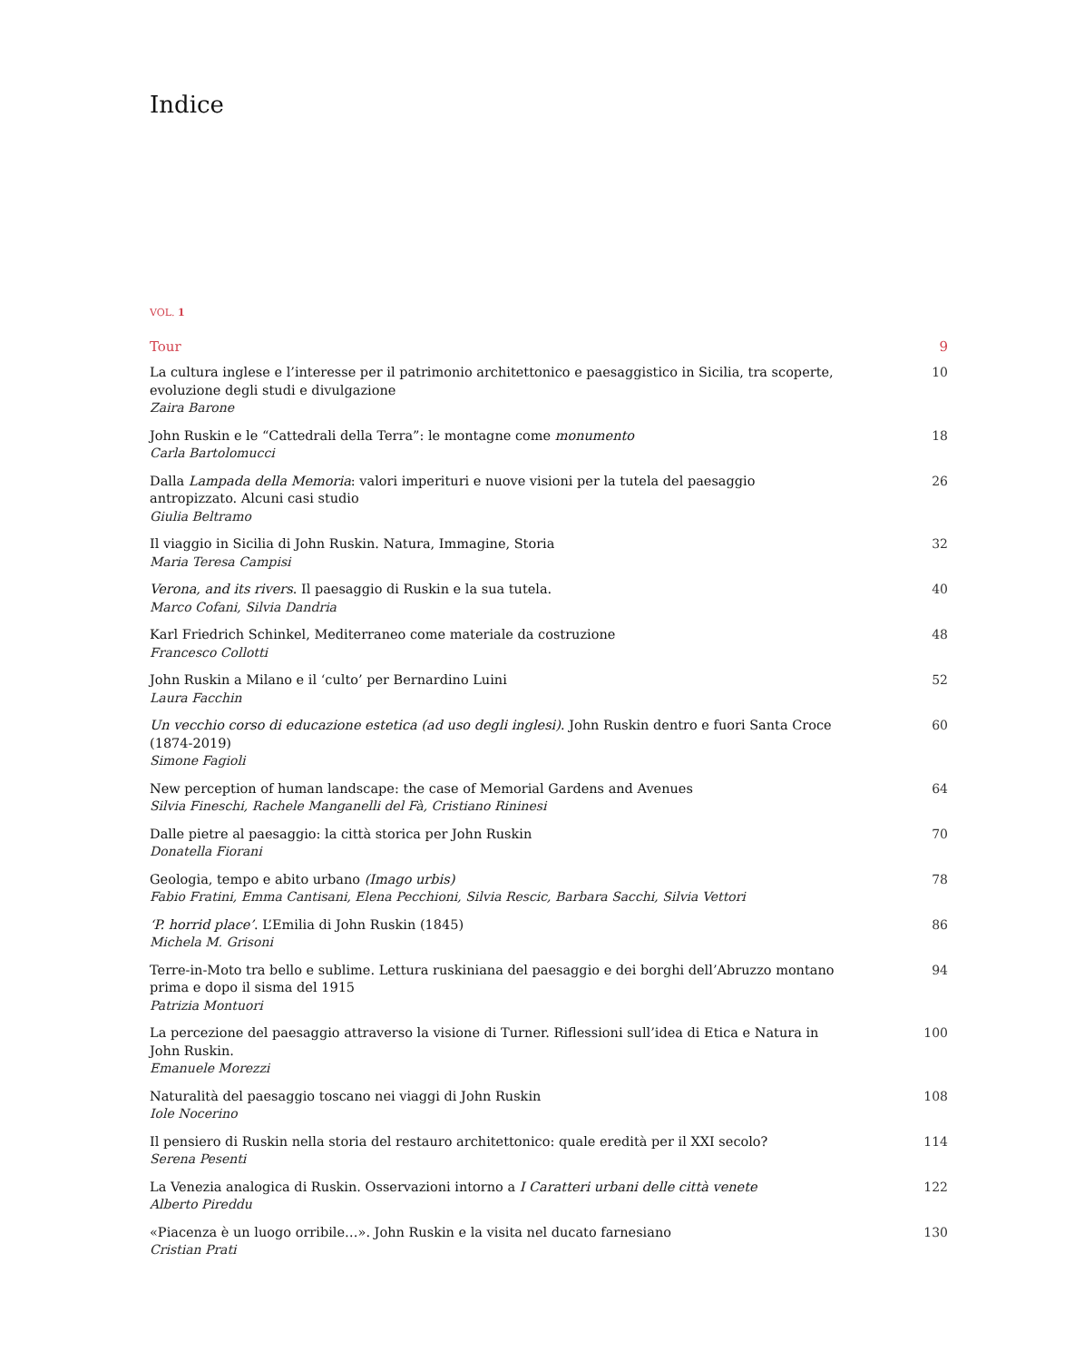Indice
VOL. 1
Tour 9
La cultura inglese e l’interesse per il patrimonio architettonico e paesaggistico in Sicilia, tra scoperte, evoluzione degli studi e divulgazione
Zaira Barone
10
John Ruskin e le “Cattedrali della Terra”: le montagne come monumento
Carla Bartolomucci
18
Dalla Lampada della Memoria: valori imperituri e nuove visioni per la tutela del paesaggio antropizzato. Alcuni casi studio
Giulia Beltramo
26
Il viaggio in Sicilia di John Ruskin. Natura, Immagine, Storia
Maria Teresa Campisi
32
Verona, and its rivers. Il paesaggio di Ruskin e la sua tutela.
Marco Cofani, Silvia Dandria
40
Karl Friedrich Schinkel, Mediterraneo come materiale da costruzione
Francesco Collotti
48
John Ruskin a Milano e il ‘culto’ per Bernardino Luini
Laura Facchin
52
Un vecchio corso di educazione estetica (ad uso degli inglesi). John Ruskin dentro e fuori Santa Croce (1874-2019)
Simone Fagioli
60
New perception of human landscape: the case of Memorial Gardens and Avenues
Silvia Fineschi, Rachele Manganelli del Fà, Cristiano Rininesi
64
Dalle pietre al paesaggio: la città storica per John Ruskin
Donatella Fiorani
70
Geologia, tempo e abito urbano (Imago urbis)
Fabio Fratini, Emma Cantisani, Elena Pecchioni, Silvia Rescic, Barbara Sacchi, Silvia Vettori
78
‘P. horrid place’. L’Emilia di John Ruskin (1845)
Michela M. Grisoni
86
Terre-in-Moto tra bello e sublime. Lettura ruskiniana del paesaggio e dei borghi dell’Abruzzo montano prima e dopo il sisma del 1915
Patrizia Montuori
94
La percezione del paesaggio attraverso la visione di Turner. Riflessioni sull’idea di Etica e Natura in John Ruskin.
Emanuele Morezzi
100
Naturalità del paesaggio toscano nei viaggi di John Ruskin
Iole Nocerino
108
Il pensiero di Ruskin nella storia del restauro architettonico: quale eredità per il XXI secolo?
Serena Pesenti
114
La Venezia analogica di Ruskin. Osservazioni intorno a I Caratteri urbani delle città venete
Alberto Pireddu
122
«Piacenza è un luogo orribile…». John Ruskin e la visita nel ducato farnesiano
Cristian Prati
130